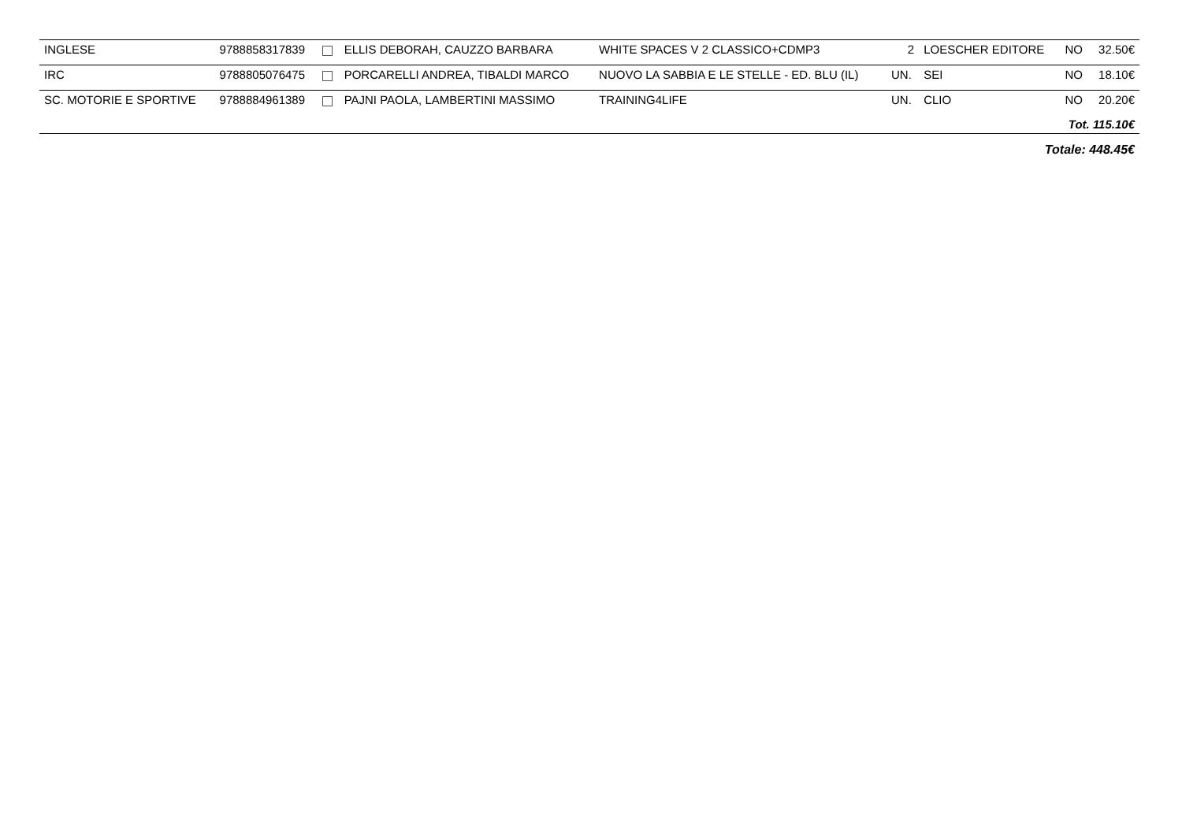| INGLESE | 9788858317839 | | ELLIS DEBORAH, CAUZZO BARBARA | WHITE SPACES V 2 CLASSICO+CDMP3 | 2 | LOESCHER EDITORE | NO | 32.50€ |
| IRC | 9788805076475 | | PORCARELLI ANDREA, TIBALDI MARCO | NUOVO LA SABBIA E LE STELLE - ED. BLU (IL) | UN. | SEI | NO | 18.10€ |
| SC. MOTORIE E SPORTIVE | 9788884961389 | | PAJNI PAOLA, LAMBERTINI MASSIMO | TRAINING4LIFE | UN. | CLIO | NO | 20.20€ |
| Tot. 115.10€ | | | | | | | | |
| Totale: 448.45€ | | | | | | | | |